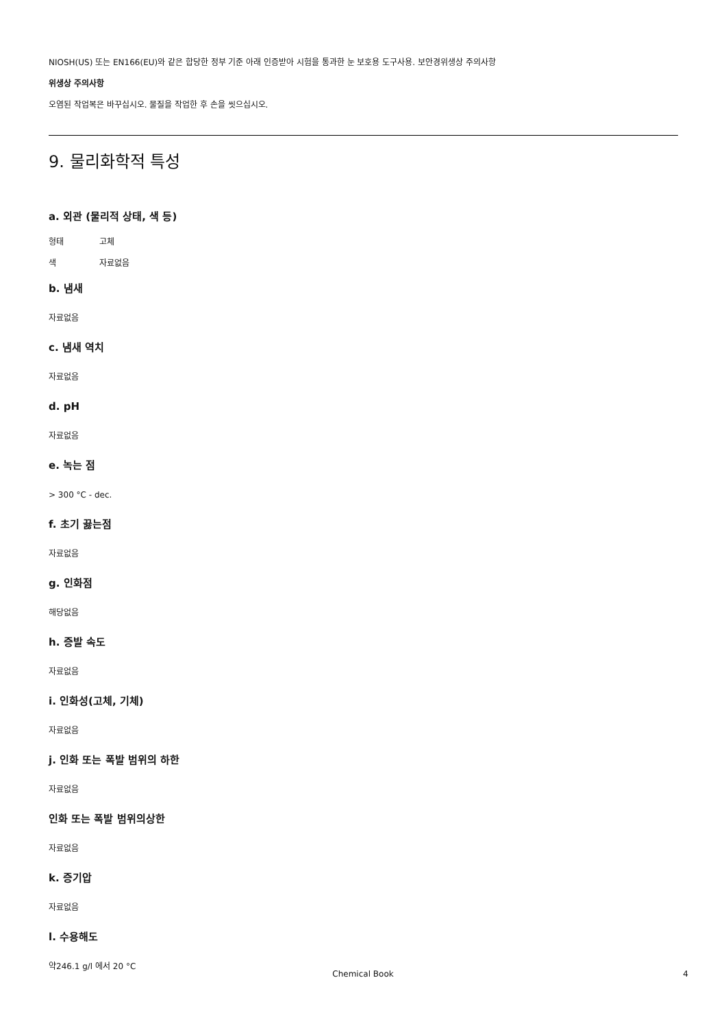NIOSH(US) 또는 EN166(EU)와 같은 합당한 정부 기준 아래 인증받아 시험을 통과한 눈 보호용 도구사용. 보안경위생상 주의사항
위생상 주의사항
오염된 작업복은 바꾸십시오. 물질을 작업한 후 손을 씻으십시오.
9. 물리화학적 특성
a. 외관 (물리적 상태, 색 등)
형태 고체
색 자료없음
b. 냄새
자료없음
c. 냄새 역치
자료없음
d. pH
자료없음
e. 녹는 점
> 300 °C - dec.
f. 초기 끓는점
자료없음
g. 인화점
해당없음
h. 증발 속도
자료없음
i. 인화성(고체, 기체)
자료없음
j. 인화 또는 폭발 범위의 하한
자료없음
인화 또는 폭발 범위의상한
자료없음
k. 증기압
자료없음
l. 수용해도
약246.1 g/l 에서 20 °C
Chemical Book 4